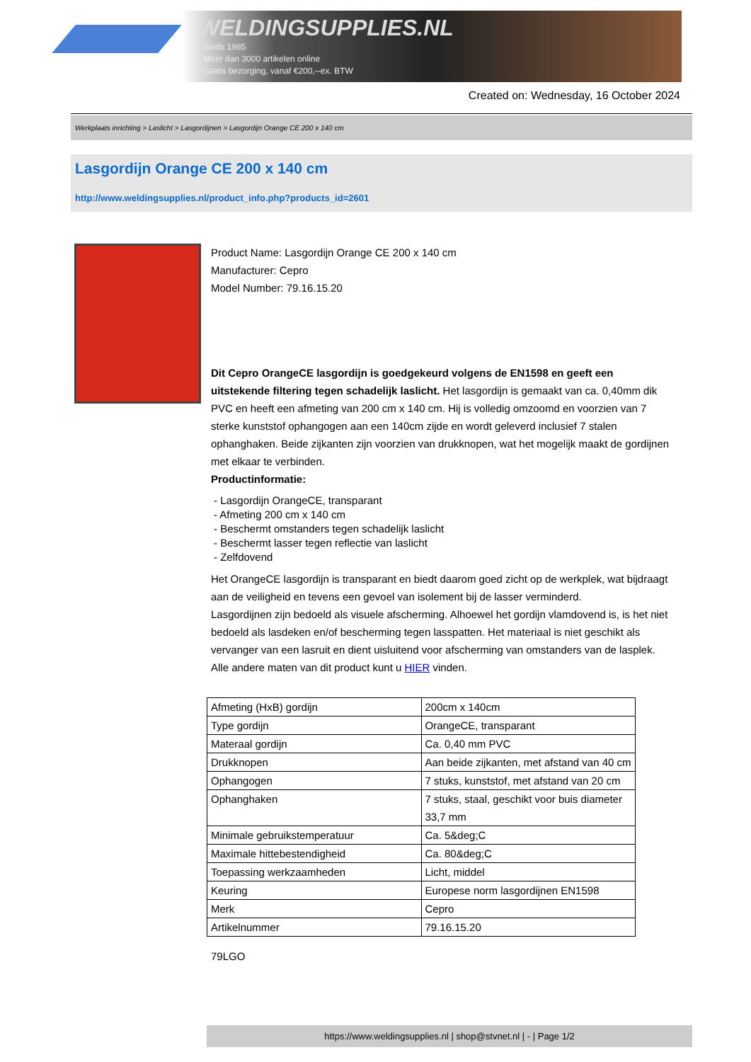WELDINGSUPPLIES.NL
- Sinds 1985
- Méér dan 3000 artikelen online
- Gratis bezorging, vanaf €200,--ex. BTW
Created on: Wednesday, 16 October 2024
Werkplaats inrichting > Laslicht > Lasgordijnen > Lasgordijn Orange CE 200 x 140 cm
Lasgordijn Orange CE 200 x 140 cm
http://www.weldingsupplies.nl/product_info.php?products_id=2601
Product Name: Lasgordijn Orange CE 200 x 140 cm
Manufacturer: Cepro
Model Number: 79.16.15.20
Dit Cepro OrangeCE lasgordijn is goedgekeurd volgens de EN1598 en geeft een uitstekende filtering tegen schadelijk laslicht. Het lasgordijn is gemaakt van ca. 0,40mm dik PVC en heeft een afmeting van 200 cm x 140 cm. Hij is volledig omzoomd en voorzien van 7 sterke kunststof ophangogen aan een 140cm zijde en wordt geleverd inclusief 7 stalen ophanghaken. Beide zijkanten zijn voorzien van drukknopen, wat het mogelijk maakt de gordijnen met elkaar te verbinden.
Productinformatie:
- Lasgordijn OrangeCE, transparant
- Afmeting 200 cm x 140 cm
- Beschermt omstanders tegen schadelijk laslicht
- Beschermt lasser tegen reflectie van laslicht
- Zelfdovend
Het OrangeCE lasgordijn is transparant en biedt daarom goed zicht op de werkplek, wat bijdraagt aan de veiligheid en tevens een gevoel van isolement bij de lasser verminderd.
Lasgordijnen zijn bedoeld als visuele afscherming. Alhoewel het gordijn vlamdovend is, is het niet bedoeld als lasdeken en/of bescherming tegen lasspatten. Het materiaal is niet geschikt als vervanger van een lasruit en dient uisluitend voor afscherming van omstanders van de lasplek.
Alle andere maten van dit product kunt u HIER vinden.
| Afmeting (HxB) gordijn | 200cm x 140cm |
| Type gordijn | OrangeCE, transparant |
| Materaal gordijn | Ca. 0,40 mm PVC |
| Drukknopen | Aan beide zijkanten, met afstand van 40 cm |
| Ophangogen | 7 stuks, kunststof, met afstand van 20 cm |
| Ophanghaken | 7 stuks, staal, geschikt voor buis diameter 33,7 mm |
| Minimale gebruikstemperatuur | Ca. 5&deg;C |
| Maximale hittebestendigheid | Ca. 80&deg;C |
| Toepassing werkzaamheden | Licht, middel |
| Keuring | Europese norm lasgordijnen EN1598 |
| Merk | Cepro |
| Artikelnummer | 79.16.15.20 |
79LGO
https://www.weldingsupplies.nl | shop@stvnet.nl | - | Page 1/2